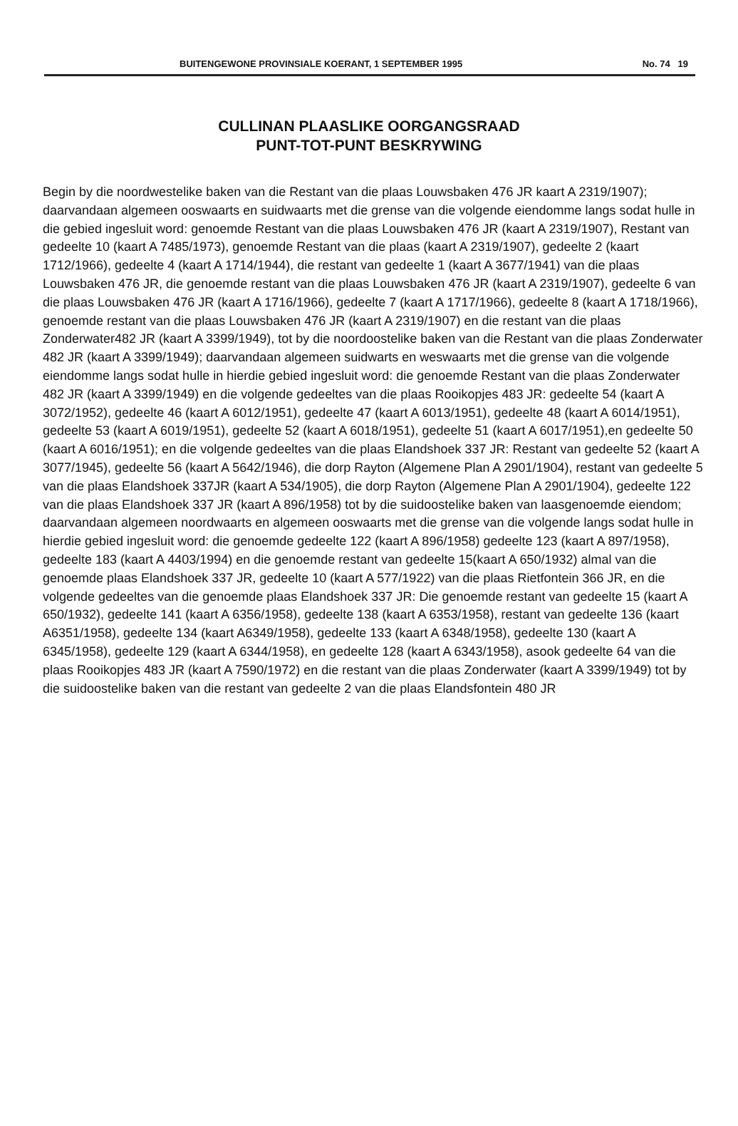BUITENGEWONE PROVINSIALE KOERANT, 1 SEPTEMBER 1995 No. 74 19
CULLINAN PLAASLIKE OORGANGSRAAD
PUNT-TOT-PUNT BESKRYWING
Begin by die noordwestelike baken van die Restant van die plaas Louwsbaken 476 JR kaart A 2319/1907); daarvandaan algemeen ooswaarts en suidwaarts met die grense van die volgende eiendomme langs sodat hulle in die gebied ingesluit word: genoemde Restant van die plaas Louwsbaken 476 JR (kaart A 2319/1907), Restant van gedeelte 10 (kaart A 7485/1973), genoemde Restant van die plaas (kaart A 2319/1907), gedeelte 2 (kaart 1712/1966), gedeelte 4 (kaart A 1714/1944), die restant van gedeelte 1 (kaart A 3677/1941) van die plaas Louwsbaken 476 JR, die genoemde restant van die plaas Louwsbaken 476 JR (kaart A 2319/1907), gedeelte 6 van die plaas Louwsbaken 476 JR (kaart A 1716/1966), gedeelte 7 (kaart A 1717/1966), gedeelte 8 (kaart A 1718/1966), genoemde restant van die plaas Louwsbaken 476 JR (kaart A 2319/1907) en die restant van die plaas Zonderwater482 JR (kaart A 3399/1949), tot by die noordoostelike baken van die Restant van die plaas Zonderwater 482 JR (kaart A 3399/1949); daarvandaan algemeen suidwarts en weswaarts met die grense van die volgende eiendomme langs sodat hulle in hierdie gebied ingesluit word: die genoemde Restant van die plaas Zonderwater 482 JR (kaart A 3399/1949) en die volgende gedeeltes van die plaas Rooikopjes 483 JR: gedeelte 54 (kaart A 3072/1952), gedeelte 46 (kaart A 6012/1951), gedeelte 47 (kaart A 6013/1951), gedeelte 48 (kaart A 6014/1951), gedeelte 53 (kaart A 6019/1951), gedeelte 52 (kaart A 6018/1951), gedeelte 51 (kaart A 6017/1951),en gedeelte 50 (kaart A 6016/1951); en die volgende gedeeltes van die plaas Elandshoek 337 JR: Restant van gedeelte 52 (kaart A 3077/1945), gedeelte 56 (kaart A 5642/1946), die dorp Rayton (Algemene Plan A 2901/1904), restant van gedeelte 5 van die plaas Elandshoek 337JR (kaart A 534/1905), die dorp Rayton (Algemene Plan A 2901/1904), gedeelte 122 van die plaas Elandshoek 337 JR (kaart A 896/1958) tot by die suidoostelike baken van laasgenoemde eiendom; daarvandaan algemeen noordwaarts en algemeen ooswaarts met die grense van die volgende langs sodat hulle in hierdie gebied ingesluit word: die genoemde gedeelte 122 (kaart A 896/1958) gedeelte 123 (kaart A 897/1958), gedeelte 183 (kaart A 4403/1994) en die genoemde restant van gedeelte 15(kaart A 650/1932) almal van die genoemde plaas Elandshoek 337 JR, gedeelte 10 (kaart A 577/1922) van die plaas Rietfontein 366 JR, en die volgende gedeeltes van die genoemde plaas Elandshoek 337 JR: Die genoemde restant van gedeelte 15 (kaart A 650/1932), gedeelte 141 (kaart A 6356/1958), gedeelte 138 (kaart A 6353/1958), restant van gedeelte 136 (kaart A6351/1958), gedeelte 134 (kaart A6349/1958), gedeelte 133 (kaart A 6348/1958), gedeelte 130 (kaart A 6345/1958), gedeelte 129 (kaart A 6344/1958), en gedeelte 128 (kaart A 6343/1958), asook gedeelte 64 van die plaas Rooikopjes 483 JR (kaart A 7590/1972) en die restant van die plaas Zonderwater (kaart A 3399/1949) tot by die suidoostelike baken van die restant van gedeelte 2 van die plaas Elandsfontein 480 JR